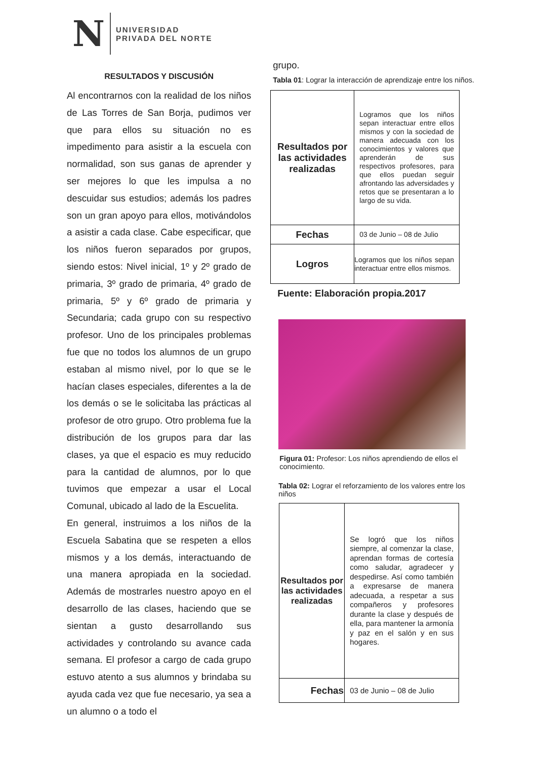N
UNIVERSIDAD
PRIVADA DEL NORTE
RESULTADOS Y DISCUSIÓN
Al encontrarnos con la realidad de los niños de Las Torres de San Borja, pudimos ver que para ellos su situación no es impedimento para asistir a la escuela con normalidad, son sus ganas de aprender y ser mejores lo que les impulsa a no descuidar sus estudios; además los padres son un gran apoyo para ellos, motivándolos a asistir a cada clase. Cabe especificar, que los niños fueron separados por grupos, siendo estos: Nivel inicial, 1º y 2º grado de primaria, 3º grado de primaria, 4º grado de primaria, 5º y 6º grado de primaria y Secundaria; cada grupo con su respectivo profesor. Uno de los principales problemas fue que no todos los alumnos de un grupo estaban al mismo nivel, por lo que se le hacían clases especiales, diferentes a la de los demás o se le solicitaba las prácticas al profesor de otro grupo. Otro problema fue la distribución de los grupos para dar las clases, ya que el espacio es muy reducido para la cantidad de alumnos, por lo que tuvimos que empezar a usar el Local Comunal, ubicado al lado de la Escuelita.
En general, instruimos a los niños de la Escuela Sabatina que se respeten a ellos mismos y a los demás, interactuando de una manera apropiada en la sociedad. Además de mostrarles nuestro apoyo en el desarrollo de las clases, haciendo que se sientan a gusto desarrollando sus actividades y controlando su avance cada semana. El profesor a cargo de cada grupo estuvo atento a sus alumnos y brindaba su ayuda cada vez que fue necesario, ya sea a un alumno o a todo el
grupo.
Tabla 01: Lograr la interacción de aprendizaje entre los niños.
| Resultados por las actividades realizadas | Logramos que los niños sepan interactuar entre ellos mismos y con la sociedad de manera adecuada con los conocimientos y valores que aprenderán de sus respectivos profesores, para que ellos puedan seguir afrontando las adversidades y retos que se presentaran a lo largo de su vida. |
| Fechas | 03 de Junio – 08 de Julio |
| Logros | Logramos que los niños sepan interactuar entre ellos mismos. |
Fuente: Elaboración propia.2017
Figura 01: Profesor: Los niños aprendiendo de ellos el conocimiento.
Tabla 02: Lograr el reforzamiento de los valores entre los niños
| Resultados por las actividades realizadas | Se logró que los niños siempre, al comenzar la clase, aprendan formas de cortesía como saludar, agradecer y despedirse. Así como también a expresarse de manera adecuada, a respetar a sus compañeros y profesores durante la clase y después de ella, para mantener la armonía y paz en el salón y en sus hogares. |
| Fechas | 03 de Junio – 08 de Julio |